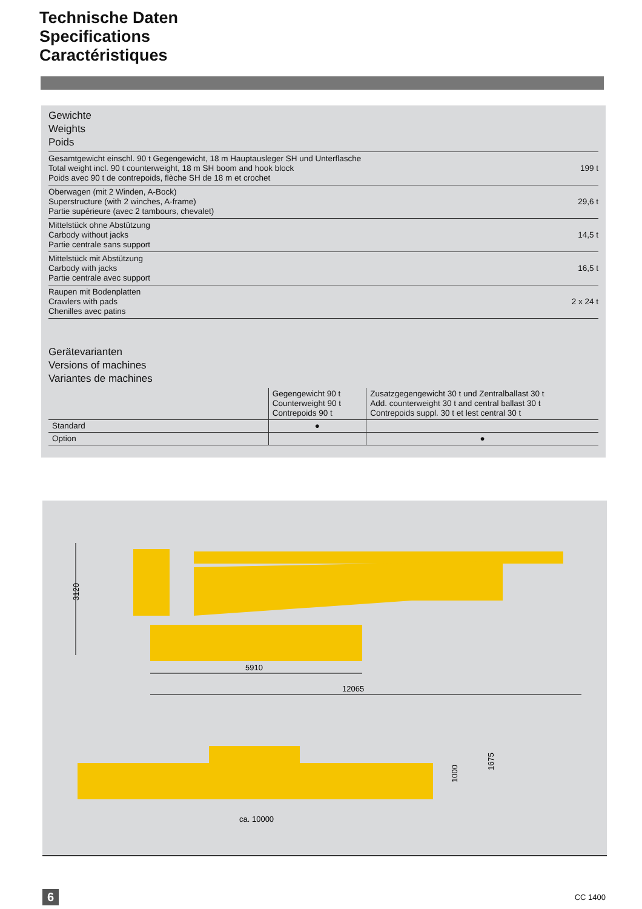Technische Daten
Specifications
Caractéristiques
Gewichte
Weights
Poids
| Gesamtgewicht einschl. 90 t Gegengewicht, 18 m Hauptausleger SH und Unterflasche Total weight incl. 90 t counterweight, 18 m SH boom and hook block Poids avec 90 t de contrepoids, flèche SH de 18 m et crochet | 199 t |
| Oberwagen (mit 2 Winden, A-Bock) Superstructure (with 2 winches, A-frame) Partie supérieure (avec 2 tambours, chevalet) | 29,6 t |
| Mittelstück ohne Abstützung Carbody without jacks Partie centrale sans support | 14,5 t |
| Mittelstück mit Abstützung Carbody with jacks Partie centrale avec support | 16,5 t |
| Raupen mit Bodenplatten Crawlers with pads Chenilles avec patins | 2 x 24 t |
Gerätevarianten
Versions of machines
Variantes de machines
| | Gegengewicht 90 t Counterweight 90 t Contrepoids 90 t | Zusatzgegengewicht 30 t und Zentralballast 30 t Add. counterweight 30 t and central ballast 30 t Contrepoids suppl. 30 t et lest central 30 t |
| --- | --- | --- |
| Standard | ● | |
| Option | | ● |
3120
5910
12065
ca. 10000
1000
1675
6 CC 1400